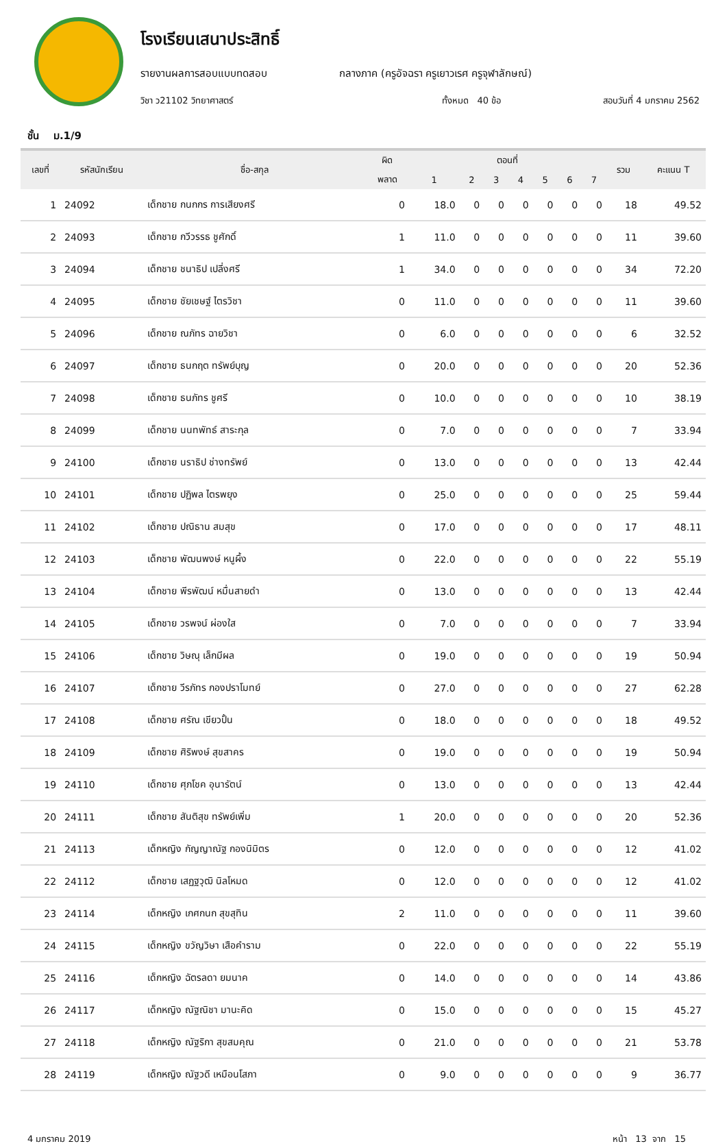โรงเรียนเสนาประสิทธิ์
รายงานผลการสอบแบบทดสอบ กลางภาค (ครูอัจฉรา ครูเยาวเรศ ครูจุฬาลักษณ์)
วิชา ว21102 วิทยาศาสตร์ ทั้งหมด 40 ข้อ สอบวันที่ 4 มกราคม 2562
ชั้น ม.1/9
| เลขที่ | รหัสนักเรียน | ชื่อ-สกุล | ผิด | ตอนที่ | | | | | | | รวม | คะแนน T |
| --- | --- | --- | --- | --- | --- | --- | --- | --- | --- | --- | --- | --- |
| | | | พลาด | 1 | 2 | 3 | 4 | 5 | 6 | 7 | | |
| 1 | 24092 | เด็กชาย กนกกร การเสียงศรี | 0 | 18.0 | 0 | 0 | 0 | 0 | 0 | 0 | 18 | 49.52 |
| 2 | 24093 | เด็กชาย กวีวรรธ ชูศักดิ์ | 1 | 11.0 | 0 | 0 | 0 | 0 | 0 | 0 | 11 | 39.60 |
| 3 | 24094 | เด็กชาย ชนาธิป เปลี่งศรี | 1 | 34.0 | 0 | 0 | 0 | 0 | 0 | 0 | 34 | 72.20 |
| 4 | 24095 | เด็กชาย ชัยเชษฐ์ ไตรวิชา | 0 | 11.0 | 0 | 0 | 0 | 0 | 0 | 0 | 11 | 39.60 |
| 5 | 24096 | เด็กชาย ณภัทร ฉายวิชา | 0 | 6.0 | 0 | 0 | 0 | 0 | 0 | 0 | 6 | 32.52 |
| 6 | 24097 | เด็กชาย ธนกฤต ทรัพย์บุญ | 0 | 20.0 | 0 | 0 | 0 | 0 | 0 | 0 | 20 | 52.36 |
| 7 | 24098 | เด็กชาย ธนภัทร ชูศรี | 0 | 10.0 | 0 | 0 | 0 | 0 | 0 | 0 | 10 | 38.19 |
| 8 | 24099 | เด็กชาย นนทพัทธ์ สาระกุล | 0 | 7.0 | 0 | 0 | 0 | 0 | 0 | 0 | 7 | 33.94 |
| 9 | 24100 | เด็กชาย นราธิป ช่างทรัพย์ | 0 | 13.0 | 0 | 0 | 0 | 0 | 0 | 0 | 13 | 42.44 |
| 10 | 24101 | เด็กชาย ปฏิพล ไตรพยุง | 0 | 25.0 | 0 | 0 | 0 | 0 | 0 | 0 | 25 | 59.44 |
| 11 | 24102 | เด็กชาย ปณิธาน สมสุข | 0 | 17.0 | 0 | 0 | 0 | 0 | 0 | 0 | 17 | 48.11 |
| 12 | 24103 | เด็กชาย พัฒนพงษ์ หนูผึ้ง | 0 | 22.0 | 0 | 0 | 0 | 0 | 0 | 0 | 22 | 55.19 |
| 13 | 24104 | เด็กชาย พีรพัฒน์ หมื่นสายดำ | 0 | 13.0 | 0 | 0 | 0 | 0 | 0 | 0 | 13 | 42.44 |
| 14 | 24105 | เด็กชาย วรพจน์ ผ่องใส | 0 | 7.0 | 0 | 0 | 0 | 0 | 0 | 0 | 7 | 33.94 |
| 15 | 24106 | เด็กชาย วิษณุ เล็กมีผล | 0 | 19.0 | 0 | 0 | 0 | 0 | 0 | 0 | 19 | 50.94 |
| 16 | 24107 | เด็กชาย วีรภัทร กองปราโมทย์ | 0 | 27.0 | 0 | 0 | 0 | 0 | 0 | 0 | 27 | 62.28 |
| 17 | 24108 | เด็กชาย ศรัณ เขียวปั้น | 0 | 18.0 | 0 | 0 | 0 | 0 | 0 | 0 | 18 | 49.52 |
| 18 | 24109 | เด็กชาย ศิริพงษ์ สุขสาคร | 0 | 19.0 | 0 | 0 | 0 | 0 | 0 | 0 | 19 | 50.94 |
| 19 | 24110 | เด็กชาย ศุภโชค อุนารัตน์ | 0 | 13.0 | 0 | 0 | 0 | 0 | 0 | 0 | 13 | 42.44 |
| 20 | 24111 | เด็กชาย สันติสุข ทรัพย์เพิ่ม | 1 | 20.0 | 0 | 0 | 0 | 0 | 0 | 0 | 20 | 52.36 |
| 21 | 24113 | เด็กหญิง กัญญาณัฐ กองนิมิตร | 0 | 12.0 | 0 | 0 | 0 | 0 | 0 | 0 | 12 | 41.02 |
| 22 | 24112 | เด็กชาย เสฏฐวุฒิ นิลโหมด | 0 | 12.0 | 0 | 0 | 0 | 0 | 0 | 0 | 12 | 41.02 |
| 23 | 24114 | เด็กหญิง เกศกนก สุขสุทิน | 2 | 11.0 | 0 | 0 | 0 | 0 | 0 | 0 | 11 | 39.60 |
| 24 | 24115 | เด็กหญิง ขวัญวิษา เสือคำราม | 0 | 22.0 | 0 | 0 | 0 | 0 | 0 | 0 | 22 | 55.19 |
| 25 | 24116 | เด็กหญิง ฉัตรลดา ยมนาค | 0 | 14.0 | 0 | 0 | 0 | 0 | 0 | 0 | 14 | 43.86 |
| 26 | 24117 | เด็กหญิง ณัฐณิชา มานะคิด | 0 | 15.0 | 0 | 0 | 0 | 0 | 0 | 0 | 15 | 45.27 |
| 27 | 24118 | เด็กหญิง ณัฐริกา สุขสมคุณ | 0 | 21.0 | 0 | 0 | 0 | 0 | 0 | 0 | 21 | 53.78 |
| 28 | 24119 | เด็กหญิง ณัฐวดี เหมือนโสภา | 0 | 9.0 | 0 | 0 | 0 | 0 | 0 | 0 | 9 | 36.77 |
4 มกราคม 2019 หน้า 13 จาก 15